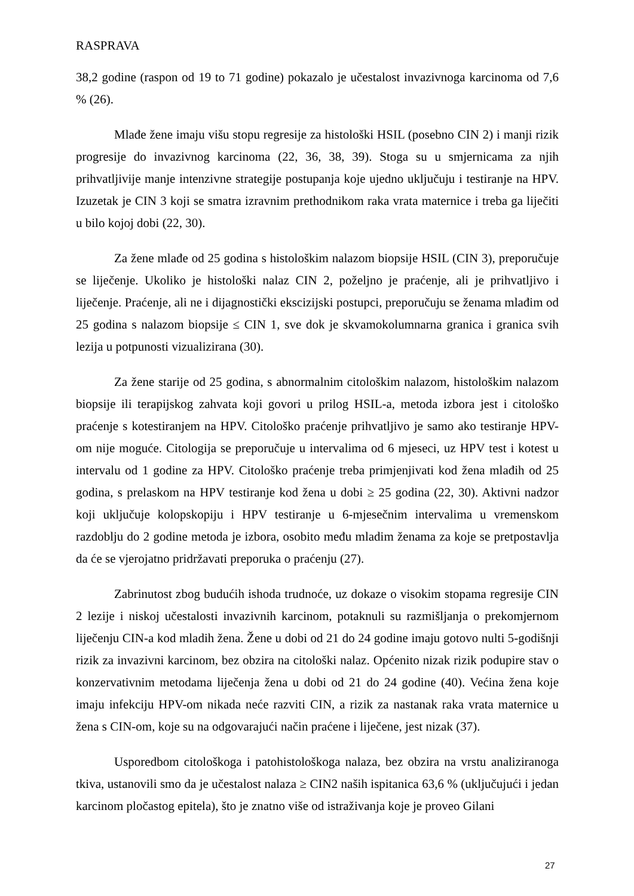RASPRAVA
38,2 godine (raspon od 19 to 71 godine) pokazalo je učestalost invazivnoga karcinoma od 7,6 % (26).
Mlađe žene imaju višu stopu regresije za histološki HSIL (posebno CIN 2) i manji rizik progresije do invazivnog karcinoma (22, 36, 38, 39). Stoga su u smjernicama za njih prihvatljivije manje intenzivne strategije postupanja koje ujedno uključuju i testiranje na HPV. Izuzetak je CIN 3 koji se smatra izravnim prethodnikom raka vrata maternice i treba ga liječiti u bilo kojoj dobi (22, 30).
Za žene mlađe od 25 godina s histološkim nalazom biopsije HSIL (CIN 3), preporučuje se liječenje. Ukoliko je histološki nalaz CIN 2, poželjno je praćenje, ali je prihvatljivo i liječenje. Praćenje, ali ne i dijagnostički ekscizijski postupci, preporučuju se ženama mlađim od 25 godina s nalazom biopsije ≤ CIN 1, sve dok je skvamokolumnarna granica i granica svih lezija u potpunosti vizualizirana (30).
Za žene starije od 25 godina, s abnormalnim citološkim nalazom, histološkim nalazom biopsije ili terapijskog zahvata koji govori u prilog HSIL-a, metoda izbora jest i citološko praćenje s kotestiranjem na HPV. Citološko praćenje prihvatljivo je samo ako testiranje HPV-om nije moguće. Citologija se preporučuje u intervalima od 6 mjeseci, uz HPV test i kotest u intervalu od 1 godine za HPV. Citološko praćenje treba primjenjivati kod žena mlađih od 25 godina, s prelaskom na HPV testiranje kod žena u dobi ≥ 25 godina (22, 30). Aktivni nadzor koji uključuje kolopskopiju i HPV testiranje u 6-mjesečnim intervalima u vremenskom razdoblju do 2 godine metoda je izbora, osobito među mladim ženama za koje se pretpostavlja da će se vjerojatno pridržavati preporuka o praćenju (27).
Zabrinutost zbog budućih ishoda trudnoće, uz dokaze o visokim stopama regresije CIN 2 lezije i niskoj učestalosti invazivnih karcinom, potaknuli su razmišljanja o prekomjernom liječenju CIN-a kod mladih žena. Žene u dobi od 21 do 24 godine imaju gotovo nulti 5-godišnji rizik za invazivni karcinom, bez obzira na citološki nalaz. Općenito nizak rizik podupire stav o konzervativnim metodama liječenja žena u dobi od 21 do 24 godine (40). Većina žena koje imaju infekciju HPV-om nikada neće razviti CIN, a rizik za nastanak raka vrata maternice u žena s CIN-om, koje su na odgovarajući način praćene i liječene, jest nizak (37).
Usporedbom citološkoga i patohistološkoga nalaza, bez obzira na vrstu analiziranoga tkiva, ustanovili smo da je učestalost nalaza ≥ CIN2 naših ispitanica 63,6 % (uključujući i jedan karcinom pločastog epitela), što je znatno više od istraživanja koje je proveo Gilani
27